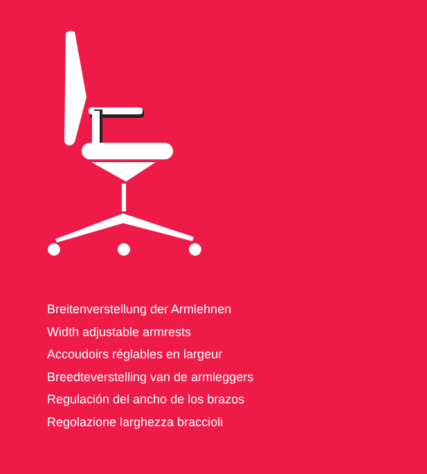Breitenverstellung der Armlehnen
Width adjustable armrests
Accoudoirs réglables en largeur
Breedteverstelling van de armleggers
Regulación del ancho de los brazos
Regolazione larghezza braccioli